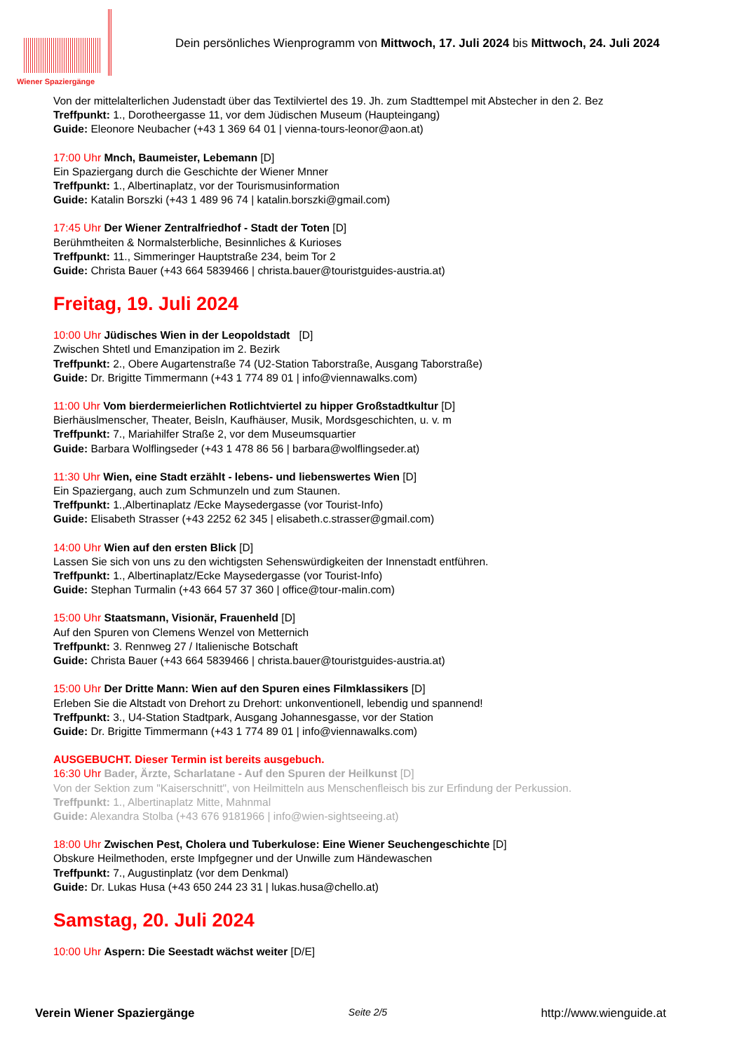Wiener Spaziergänge
Dein persönliches Wienprogramm von Mittwoch, 17. Juli 2024 bis Mittwoch, 24. Juli 2024
Von der mittelalterlichen Judenstadt über das Textilviertel des 19. Jh. zum Stadttempel mit Abstecher in den 2. Bez
Treffpunkt: 1., Dorotheergasse 11, vor dem Jüdischen Museum (Haupteingang)
Guide: Eleonore Neubacher (+43 1 369 64 01 | vienna-tours-leonor@aon.at)
17:00 Uhr Mnch, Baumeister, Lebemann [D]
Ein Spaziergang durch die Geschichte der Wiener Mnner
Treffpunkt: 1., Albertinaplatz, vor der Tourismusinformation
Guide: Katalin Borszki (+43 1 489 96 74 | katalin.borszki@gmail.com)
17:45 Uhr Der Wiener Zentralfriedhof - Stadt der Toten [D]
Berühmtheiten & Normalsterbliche, Besinnliches & Kurioses
Treffpunkt: 11., Simmeringer Hauptstraße 234, beim Tor 2
Guide: Christa Bauer (+43 664 5839466 | christa.bauer@touristguides-austria.at)
Freitag, 19. Juli 2024
10:00 Uhr Jüdisches Wien in der Leopoldstadt [D]
Zwischen Shtetl und Emanzipation im 2. Bezirk
Treffpunkt: 2., Obere Augartenstraße 74 (U2-Station Taborstraße, Ausgang Taborstraße)
Guide: Dr. Brigitte Timmermann (+43 1 774 89 01 | info@viennawalks.com)
11:00 Uhr Vom bierdermeierlichen Rotlichtviertel zu hipper Großstadtkultur [D]
Bierhäuslmenscher, Theater, Beisln, Kaufhäuser, Musik, Mordsgeschichten, u. v. m
Treffpunkt: 7., Mariahilfer Straße 2, vor dem Museumsquartier
Guide: Barbara Wolflingseder (+43 1 478 86 56 | barbara@wolflingseder.at)
11:30 Uhr Wien, eine Stadt erzählt - lebens- und liebenswertes Wien [D]
Ein Spaziergang, auch zum Schmunzeln und zum Staunen.
Treffpunkt: 1.,Albertinaplatz /Ecke Maysedergasse (vor Tourist-Info)
Guide: Elisabeth Strasser (+43 2252 62 345 | elisabeth.c.strasser@gmail.com)
14:00 Uhr Wien auf den ersten Blick [D]
Lassen Sie sich von uns zu den wichtigsten Sehenswürdigkeiten der Innenstadt entführen.
Treffpunkt: 1., Albertinaplatz/Ecke Maysedergasse (vor Tourist-Info)
Guide: Stephan Turmalin (+43 664 57 37 360 | office@tour-malin.com)
15:00 Uhr Staatsmann, Visionär, Frauenheld [D]
Auf den Spuren von Clemens Wenzel von Metternich
Treffpunkt: 3. Rennweg 27 / Italienische Botschaft
Guide: Christa Bauer (+43 664 5839466 | christa.bauer@touristguides-austria.at)
15:00 Uhr Der Dritte Mann: Wien auf den Spuren eines Filmklassikers [D]
Erleben Sie die Altstadt von Drehort zu Drehort: unkonventionell, lebendig und spannend!
Treffpunkt: 3., U4-Station Stadtpark, Ausgang Johannesgasse, vor der Station
Guide: Dr. Brigitte Timmermann (+43 1 774 89 01 | info@viennawalks.com)
AUSGEBUCHT. Dieser Termin ist bereits ausgebuch.
16:30 Uhr Bader, Ärzte, Scharlatane - Auf den Spuren der Heilkunst [D]
Von der Sektion zum "Kaiserschnitt", von Heilmitteln aus Menschenfleisch bis zur Erfindung der Perkussion.
Treffpunkt: 1., Albertinaplatz Mitte, Mahnmal
Guide: Alexandra Stolba (+43 676 9181966 | info@wien-sightseeing.at)
18:00 Uhr Zwischen Pest, Cholera und Tuberkulose: Eine Wiener Seuchengeschichte [D]
Obskure Heilmethoden, erste Impfgegner und der Unwille zum Händewaschen
Treffpunkt: 7., Augustinplatz (vor dem Denkmal)
Guide: Dr. Lukas Husa (+43 650 244 23 31 | lukas.husa@chello.at)
Samstag, 20. Juli 2024
10:00 Uhr Aspern: Die Seestadt wächst weiter [D/E]
Verein Wiener Spaziergänge Seite 2/5 http://www.wienguide.at